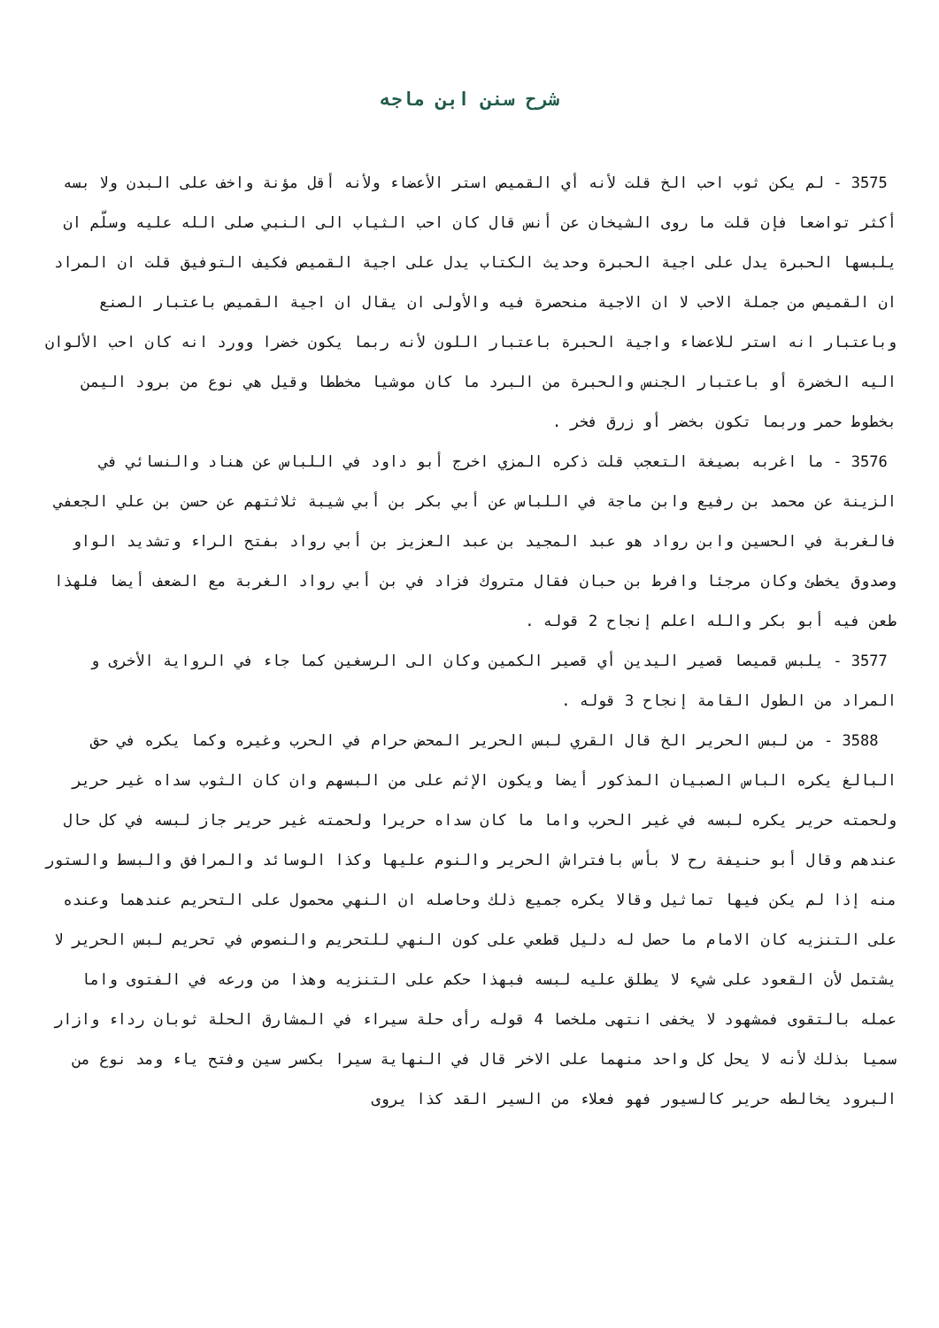شرح سنن ابن ماجه
3575 - لم يكن ثوب احب الخ قلت لأنه أي القميص استر الأعضاء ولأنه أقل مؤنة واخف على البدن ولا بسه أكثر تواضعا فإن قلت ما روى الشيخان عن أنس قال كان احب الثياب الى النبي صلى الله عليه وسلّم ان يلبسها الحبرة يدل على اجية الحبرة وحديث الكتاب يدل على اجية القميص فكيف التوفيق قلت ان المراد ان القميص من جملة الاحب لا ان الاجية منحصرة فيه والأولى ان يقال ان اجية القميص باعتبار الصنع وباعتبار انه استر للاعضاء واجية الحبرة باعتبار اللون لأنه ربما يكون خضرا وورد انه كان احب الألوان اليه الخضرة أو باعتبار الجنس والحبرة من البرد ما كان موشيا مخططا وقيل هي نوع من برود اليمن بخطوط حمر وربما تكون بخضر أو زرق فخر .
3576 - ما اغربه بصيغة التعجب قلت ذكره المزي اخرج أبو داود في اللباس عن هناد والنسائي في الزينة عن محمد بن رفيع وابن ماجة في اللباس عن أبي بكر بن أبي شيبة ثلاثتهم عن حسن بن علي الجعفي فالغربة في الحسين وابن رواد هو عبد المجيد بن عبد العزيز بن أبي رواد بفتح الراء وتشديد الواو وصدوق يخطئ وكان مرجئا وافرط بن حبان فقال متروك فزاد في بن أبي رواد الغربة مع الضعف أيضا فلهذا طعن فيه أبو بكر والله اعلم إنجاح 2 قوله .
3577 - يلبس قميصا قصير اليدين أي قصير الكمين وكان الى الرسغين كما جاء في الرواية الأخرى و المراد من الطول القامة إنجاح 3 قوله .
3588 - من لبس الحرير الخ قال القري لبس الحرير المحض حرام في الحرب وغيره وكما يكره في حق البالغ يكره الباس الصبيان المذكور أيضا ويكون الإثم على من البسهم وان كان الثوب سداه غير حرير ولحمته حرير يكره لبسه في غير الحرب واما ما كان سداه حريرا ولحمته غير حرير جاز لبسه في كل حال عندهم وقال أبو حنيفة رح لا بأس بافتراش الحرير والنوم عليها وكذا الوسائد والمرافق والبسط والستور منه إذا لم يكن فيها تماثيل وقالا يكره جميع ذلك وحاصله ان النهي محمول على التحريم عندهما وعنده على التنزيه كان الامام ما حصل له دليل قطعي على كون النهي للتحريم والنصوص في تحريم لبس الحرير لا يشتمل لأن القعود على شيء لا يطلق عليه لبسه فبهذا حكم على التنزيه وهذا من ورعه في الفتوى واما عمله بالتقوى فمشهود لا يخفى انتهى ملخصا 4 قوله رأى حلة سيراء في المشارق الحلة ثوبان رداء وازار سميا بذلك لأنه لا يحل كل واحد منهما على الاخر قال في النهاية سيرا بكسر سين وفتح ياء ومد نوع من البرود يخالطه حرير كالسيور فهو فعلاء من السير القد كذا يروى